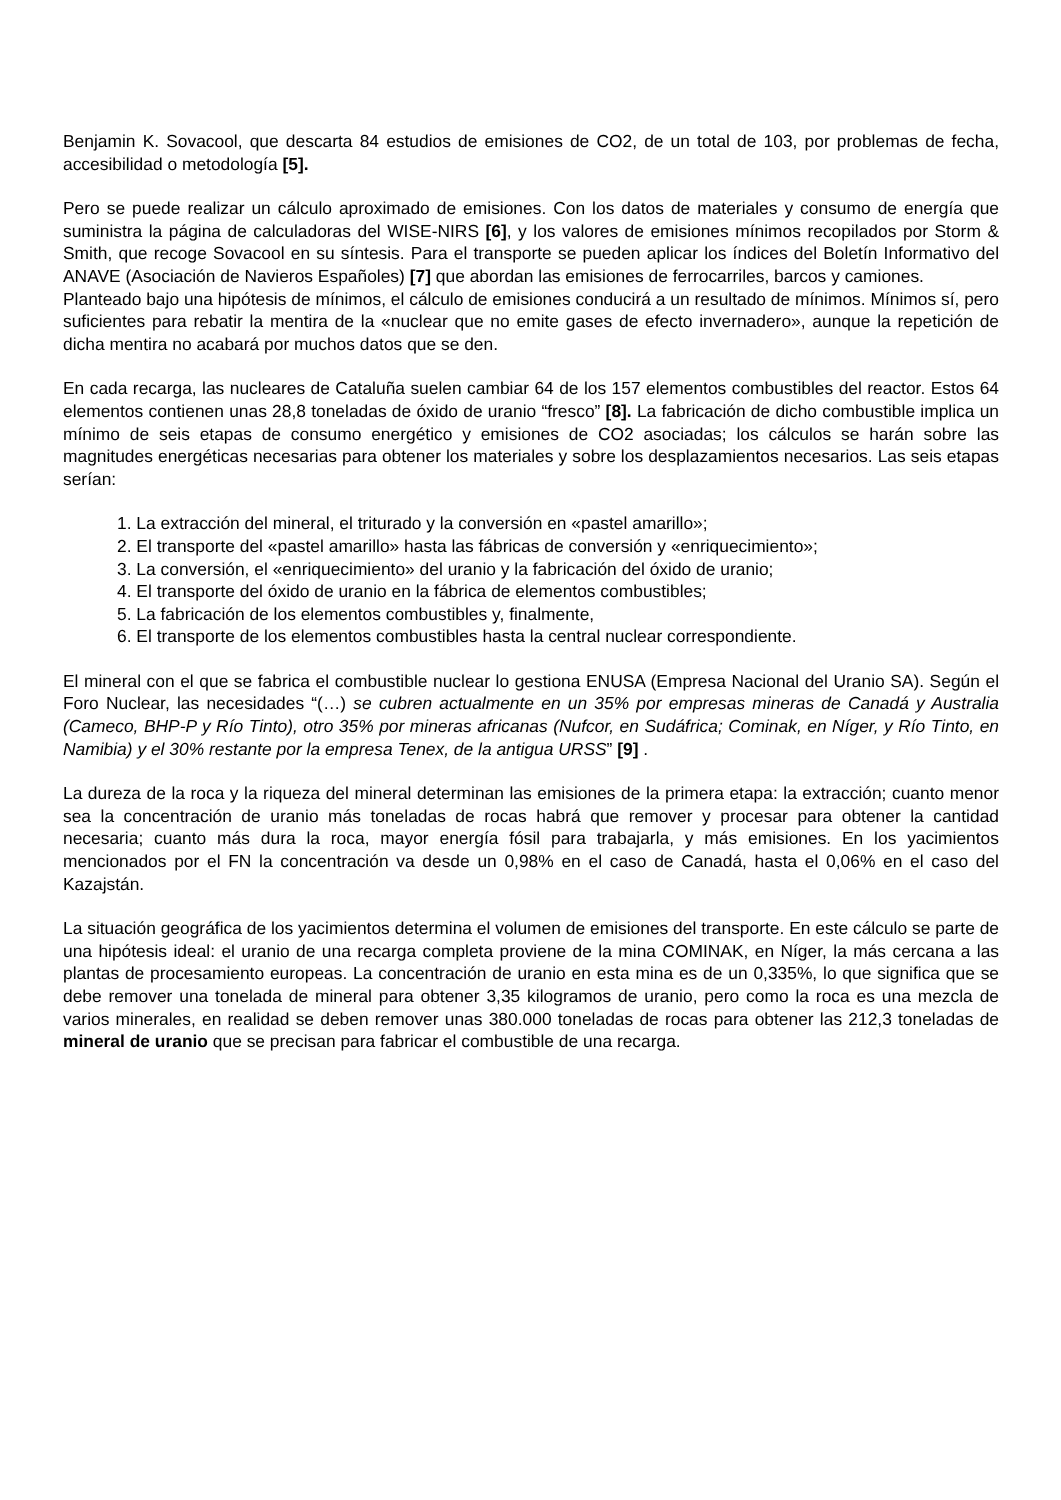Benjamin K. Sovacool, que descarta 84 estudios de emisiones de CO2, de un total de 103, por problemas de fecha, accesibilidad o metodología [5].
Pero se puede realizar un cálculo aproximado de emisiones. Con los datos de materiales y consumo de energía que suministra la página de calculadoras del WISE-NIRS [6], y los valores de emisiones mínimos recopilados por Storm & Smith, que recoge Sovacool en su síntesis. Para el transporte se pueden aplicar los índices del Boletín Informativo del ANAVE (Asociación de Navieros Españoles) [7] que abordan las emisiones de ferrocarriles, barcos y camiones.
Planteado bajo una hipótesis de mínimos, el cálculo de emisiones conducirá a un resultado de mínimos. Mínimos sí, pero suficientes para rebatir la mentira de la «nuclear que no emite gases de efecto invernadero», aunque la repetición de dicha mentira no acabará por muchos datos que se den.
En cada recarga, las nucleares de Cataluña suelen cambiar 64 de los 157 elementos combustibles del reactor. Estos 64 elementos contienen unas 28,8 toneladas de óxido de uranio “fresco” [8]. La fabricación de dicho combustible implica un mínimo de seis etapas de consumo energético y emisiones de CO2 asociadas; los cálculos se harán sobre las magnitudes energéticas necesarias para obtener los materiales y sobre los desplazamientos necesarios. Las seis etapas serían:
1. La extracción del mineral, el triturado y la conversión en «pastel amarillo»;
2. El transporte del «pastel amarillo» hasta las fábricas de conversión y «enriquecimiento»;
3. La conversión, el «enriquecimiento» del uranio y la fabricación del óxido de uranio;
4. El transporte del óxido de uranio en la fábrica de elementos combustibles;
5. La fabricación de los elementos combustibles y, finalmente,
6. El transporte de los elementos combustibles hasta la central nuclear correspondiente.
El mineral con el que se fabrica el combustible nuclear lo gestiona ENUSA (Empresa Nacional del Uranio SA). Según el Foro Nuclear, las necesidades “(…) se cubren actualmente en un 35% por empresas mineras de Canadá y Australia (Cameco, BHP-P y Río Tinto), otro 35% por mineras africanas (Nufcor, en Sudáfrica; Cominak, en Níger, y Río Tinto, en Namibia) y el 30% restante por la empresa Tenex, de la antigua URSS” [9] .
La dureza de la roca y la riqueza del mineral determinan las emisiones de la primera etapa: la extracción; cuanto menor sea la concentración de uranio más toneladas de rocas habrá que remover y procesar para obtener la cantidad necesaria; cuanto más dura la roca, mayor energía fósil para trabajarla, y más emisiones. En los yacimientos mencionados por el FN la concentración va desde un 0,98% en el caso de Canadá, hasta el 0,06% en el caso del Kazajstán.
La situación geográfica de los yacimientos determina el volumen de emisiones del transporte. En este cálculo se parte de una hipótesis ideal: el uranio de una recarga completa proviene de la mina COMINAK, en Níger, la más cercana a las plantas de procesamiento europeas. La concentración de uranio en esta mina es de un 0,335%, lo que significa que se debe remover una tonelada de mineral para obtener 3,35 kilogramos de uranio, pero como la roca es una mezcla de varios minerales, en realidad se deben remover unas 380.000 toneladas de rocas para obtener las 212,3 toneladas de mineral de uranio que se precisan para fabricar el combustible de una recarga.